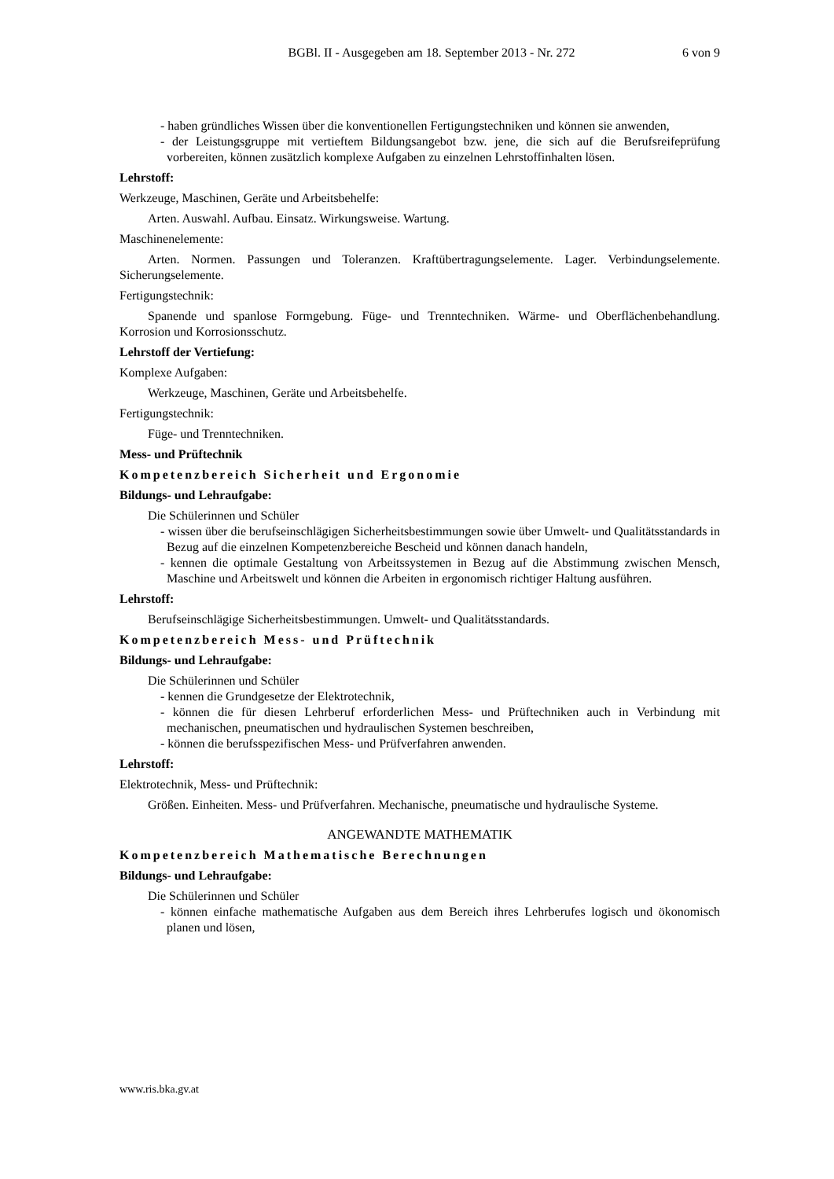BGBl. II - Ausgegeben am 18. September 2013 - Nr. 272
6 von 9
- haben gründliches Wissen über die konventionellen Fertigungstechniken und können sie anwenden,
- der Leistungsgruppe mit vertieftem Bildungsangebot bzw. jene, die sich auf die Berufsreifeprüfung vorbereiten, können zusätzlich komplexe Aufgaben zu einzelnen Lehrstoffinhalten lösen.
Lehrstoff:
Werkzeuge, Maschinen, Geräte und Arbeitsbehelfe:
Arten. Auswahl. Aufbau. Einsatz. Wirkungsweise. Wartung.
Maschinenelemente:
Arten. Normen. Passungen und Toleranzen. Kraftübertragungselemente. Lager. Verbindungselemente. Sicherungselemente.
Fertigungstechnik:
Spanende und spanlose Formgebung. Füge- und Trenntechniken. Wärme- und Oberflächenbehandlung. Korrosion und Korrosionsschutz.
Lehrstoff der Vertiefung:
Komplexe Aufgaben:
Werkzeuge, Maschinen, Geräte und Arbeitsbehelfe.
Fertigungstechnik:
Füge- und Trenntechniken.
Mess- und Prüftechnik
Kompetenzbereich Sicherheit und Ergonomie
Bildungs- und Lehraufgabe:
Die Schülerinnen und Schüler
- wissen über die berufseinschlägigen Sicherheitsbestimmungen sowie über Umwelt- und Qualitätsstandards in Bezug auf die einzelnen Kompetenzbereiche Bescheid und können danach handeln,
- kennen die optimale Gestaltung von Arbeitssystemen in Bezug auf die Abstimmung zwischen Mensch, Maschine und Arbeitswelt und können die Arbeiten in ergonomisch richtiger Haltung ausführen.
Lehrstoff:
Berufseinschlägige Sicherheitsbestimmungen. Umwelt- und Qualitätsstandards.
Kompetenzbereich Mess- und Prüftechnik
Bildungs- und Lehraufgabe:
Die Schülerinnen und Schüler
- kennen die Grundgesetze der Elektrotechnik,
- können die für diesen Lehrberuf erforderlichen Mess- und Prüftechniken auch in Verbindung mit mechanischen, pneumatischen und hydraulischen Systemen beschreiben,
- können die berufsspezifischen Mess- und Prüfverfahren anwenden.
Lehrstoff:
Elektrotechnik, Mess- und Prüftechnik:
Größen. Einheiten. Mess- und Prüfverfahren. Mechanische, pneumatische und hydraulische Systeme.
ANGEWANDTE MATHEMATIK
Kompetenzbereich Mathematische Berechnungen
Bildungs- und Lehraufgabe:
Die Schülerinnen und Schüler
- können einfache mathematische Aufgaben aus dem Bereich ihres Lehrberufes logisch und ökonomisch planen und lösen,
www.ris.bka.gv.at